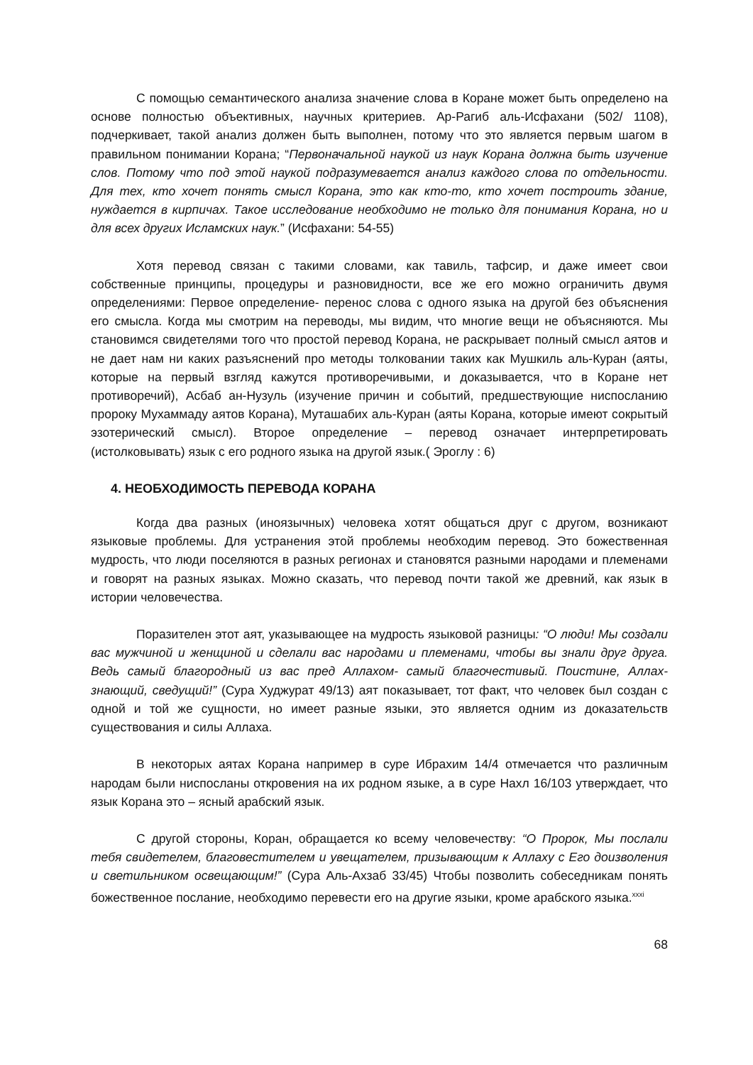С помощью семантического анализа значение слова в Коране может быть определено на основе полностью объективных, научных критериев. Ар-Рагиб аль-Исфахани (502/ 1108), подчеркивает, такой анализ должен быть выполнен, потому что это является первым шагом в правильном понимании Корана; “Первоначальной наукой из наук Корана должна быть изучение слов. Потому что под этой наукой подразумевается анализ каждого слова по отдельности. Для тех, кто хочет понять смысл Корана, это как кто-то, кто хочет построить здание, нуждается в кирпичах. Такое исследование необходимо не только для понимания Корана, но и для всех других Исламских наук.” (Исфахани: 54-55)
Хотя перевод связан с такими словами, как тавиль, тафсир, и даже имеет свои собственные принципы, процедуры и разновидности, все же его можно ограничить двумя определениями: Первое определение- перенос слова с одного языка на другой без объяснения его смысла. Когда мы смотрим на переводы, мы видим, что многие вещи не объясняются. Мы становимся свидетелями того что простой перевод Корана, не раскрывает полный смысл аятов и не дает нам ни каких разъяснений про методы толковании таких как Мушкиль аль-Куран (аяты, которые на первый взгляд кажутся противоречивыми, и доказывается, что в Коране нет противоречий), Асбаб ан-Нузуль (изучение причин и событий, предшествующие ниспосланию пророку Мухаммаду аятов Корана), Муташабих аль-Куран (аяты Корана, которые имеют сокрытый эзотерический смысл). Второе определение – перевод означает интерпретировать (истолковывать) язык с его родного языка на другой язык.( Эроглу : 6)
4. НЕОБХОДИМОСТЬ ПЕРЕВОДА КОРАНА
Когда два разных (иноязычных) человека хотят общаться друг с другом, возникают языковые проблемы. Для устранения этой проблемы необходим перевод. Это божественная мудрость, что люди поселяются в разных регионах и становятся разными народами и племенами и говорят на разных языках. Можно сказать, что перевод почти такой же древний, как язык в истории человечества.
Поразителен этот аят, указывающее на мудрость языковой разницы: “О люди! Мы создали вас мужчиной и женщиной и сделали вас народами и племенами, чтобы вы знали друг друга. Ведь самый благородный из вас пред Аллахом- самый благочестивый. Поистине, Аллах- знающий, сведущий!” (Сура Худжурат 49/13) аят показывает, тот факт, что человек был создан с одной и той же сущности, но имеет разные языки, это является одним из доказательств существования и силы Аллаха.
В некоторых аятах Корана например в суре Ибрахим 14/4 отмечается что различным народам были ниспосланы откровения на их родном языке, а в суре Нахл 16/103 утверждает, что язык Корана это – ясный арабский язык.
С другой стороны, Коран, обращается ко всему человечеству: “О Пророк, Мы послали тебя свидетелем, благовестителем и увещателем, призывающим к Аллаху с Его доизволения и светильником освещающим!” (Сура Аль-Ахзаб 33/45) Чтобы позволить собеседникам понять божественное послание, необходимо перевести его на другие языки, кроме арабского языка.<sup>xxxi</sup>
68